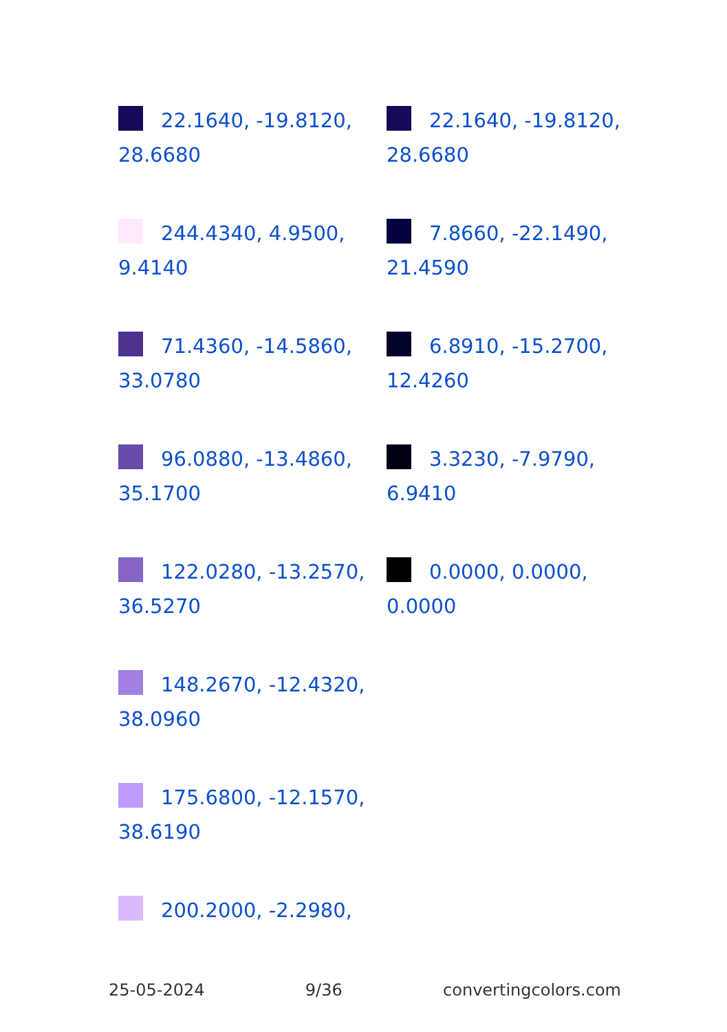22.1640, -19.8120, 28.6680
244.4340, 4.9500, 9.4140
71.4360, -14.5860, 33.0780
96.0880, -13.4860, 35.1700
122.0280, -13.2570, 36.5270
148.2670, -12.4320, 38.0960
175.6800, -12.1570, 38.6190
200.2000, -2.2980,
22.1640, -19.8120, 28.6680
7.8660, -22.1490, 21.4590
6.8910, -15.2700, 12.4260
3.3230, -7.9790, 6.9410
0.0000, 0.0000, 0.0000
25-05-2024 9/36 convertingcolors.com